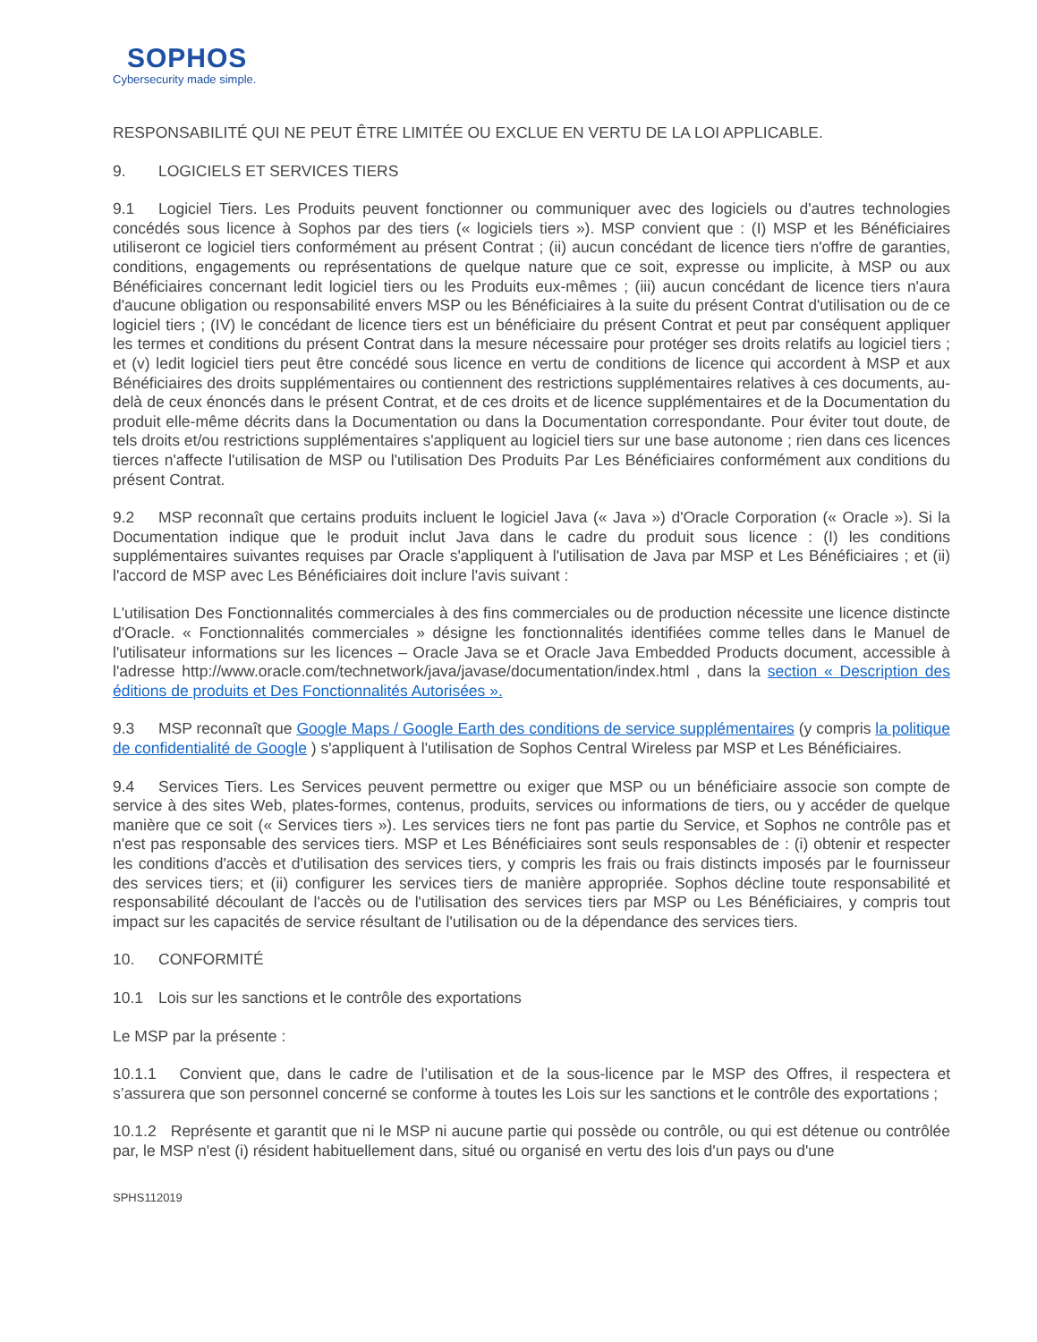SOPHOS
Cybersecurity made simple.
RESPONSABILITÉ QUI NE PEUT ÊTRE LIMITÉE OU EXCLUE EN VERTU DE LA LOI APPLICABLE.
9. LOGICIELS ET SERVICES TIERS
9.1 Logiciel Tiers. Les Produits peuvent fonctionner ou communiquer avec des logiciels ou d'autres technologies concédés sous licence à Sophos par des tiers (« logiciels tiers »). MSP convient que : (I) MSP et les Bénéficiaires utiliseront ce logiciel tiers conformément au présent Contrat ; (ii) aucun concédant de licence tiers n'offre de garanties, conditions, engagements ou représentations de quelque nature que ce soit, expresse ou implicite, à MSP ou aux Bénéficiaires concernant ledit logiciel tiers ou les Produits eux-mêmes ; (iii) aucun concédant de licence tiers n'aura d'aucune obligation ou responsabilité envers MSP ou les Bénéficiaires à la suite du présent Contrat d'utilisation ou de ce logiciel tiers ; (IV) le concédant de licence tiers est un bénéficiaire du présent Contrat et peut par conséquent appliquer les termes et conditions du présent Contrat dans la mesure nécessaire pour protéger ses droits relatifs au logiciel tiers ; et (v) ledit logiciel tiers peut être concédé sous licence en vertu de conditions de licence qui accordent à MSP et aux Bénéficiaires des droits supplémentaires ou contiennent des restrictions supplémentaires relatives à ces documents, au-delà de ceux énoncés dans le présent Contrat, et de ces droits et de licence supplémentaires et de la Documentation du produit elle-même décrits dans la Documentation ou dans la Documentation correspondante. Pour éviter tout doute, de tels droits et/ou restrictions supplémentaires s'appliquent au logiciel tiers sur une base autonome ; rien dans ces licences tierces n'affecte l'utilisation de MSP ou l'utilisation Des Produits Par Les Bénéficiaires conformément aux conditions du présent Contrat.
9.2 MSP reconnaît que certains produits incluent le logiciel Java (« Java ») d'Oracle Corporation (« Oracle »). Si la Documentation indique que le produit inclut Java dans le cadre du produit sous licence : (I) les conditions supplémentaires suivantes requises par Oracle s'appliquent à l'utilisation de Java par MSP et Les Bénéficiaires ; et (ii) l'accord de MSP avec Les Bénéficiaires doit inclure l'avis suivant :
L'utilisation Des Fonctionnalités commerciales à des fins commerciales ou de production nécessite une licence distincte d'Oracle. « Fonctionnalités commerciales » désigne les fonctionnalités identifiées comme telles dans le Manuel de l'utilisateur informations sur les licences – Oracle Java se et Oracle Java Embedded Products document, accessible à l'adresse http://www.oracle.com/technetwork/java/javase/documentation/index.html , dans la section « Description des éditions de produits et Des Fonctionnalités Autorisées ».
9.3 MSP reconnaît que Google Maps / Google Earth des conditions de service supplémentaires (y compris la politique de confidentialité de Google ) s'appliquent à l'utilisation de Sophos Central Wireless par MSP et Les Bénéficiaires.
9.4 Services Tiers. Les Services peuvent permettre ou exiger que MSP ou un bénéficiaire associe son compte de service à des sites Web, plates-formes, contenus, produits, services ou informations de tiers, ou y accéder de quelque manière que ce soit (« Services tiers »). Les services tiers ne font pas partie du Service, et Sophos ne contrôle pas et n'est pas responsable des services tiers. MSP et Les Bénéficiaires sont seuls responsables de : (i) obtenir et respecter les conditions d'accès et d'utilisation des services tiers, y compris les frais ou frais distincts imposés par le fournisseur des services tiers; et (ii) configurer les services tiers de manière appropriée. Sophos décline toute responsabilité et responsabilité découlant de l'accès ou de l'utilisation des services tiers par MSP ou Les Bénéficiaires, y compris tout impact sur les capacités de service résultant de l'utilisation ou de la dépendance des services tiers.
10. CONFORMITÉ
10.1 Lois sur les sanctions et le contrôle des exportations
Le MSP par la présente :
10.1.1 Convient que, dans le cadre de l’utilisation et de la sous-licence par le MSP des Offres, il respectera et s’assurera que son personnel concerné se conforme à toutes les Lois sur les sanctions et le contrôle des exportations ;
10.1.2 Représente et garantit que ni le MSP ni aucune partie qui possède ou contrôle, ou qui est détenue ou contrôlée par, le MSP n'est (i) résident habituellement dans, situé ou organisé en vertu des lois d'un pays ou d'une
SPHS112019